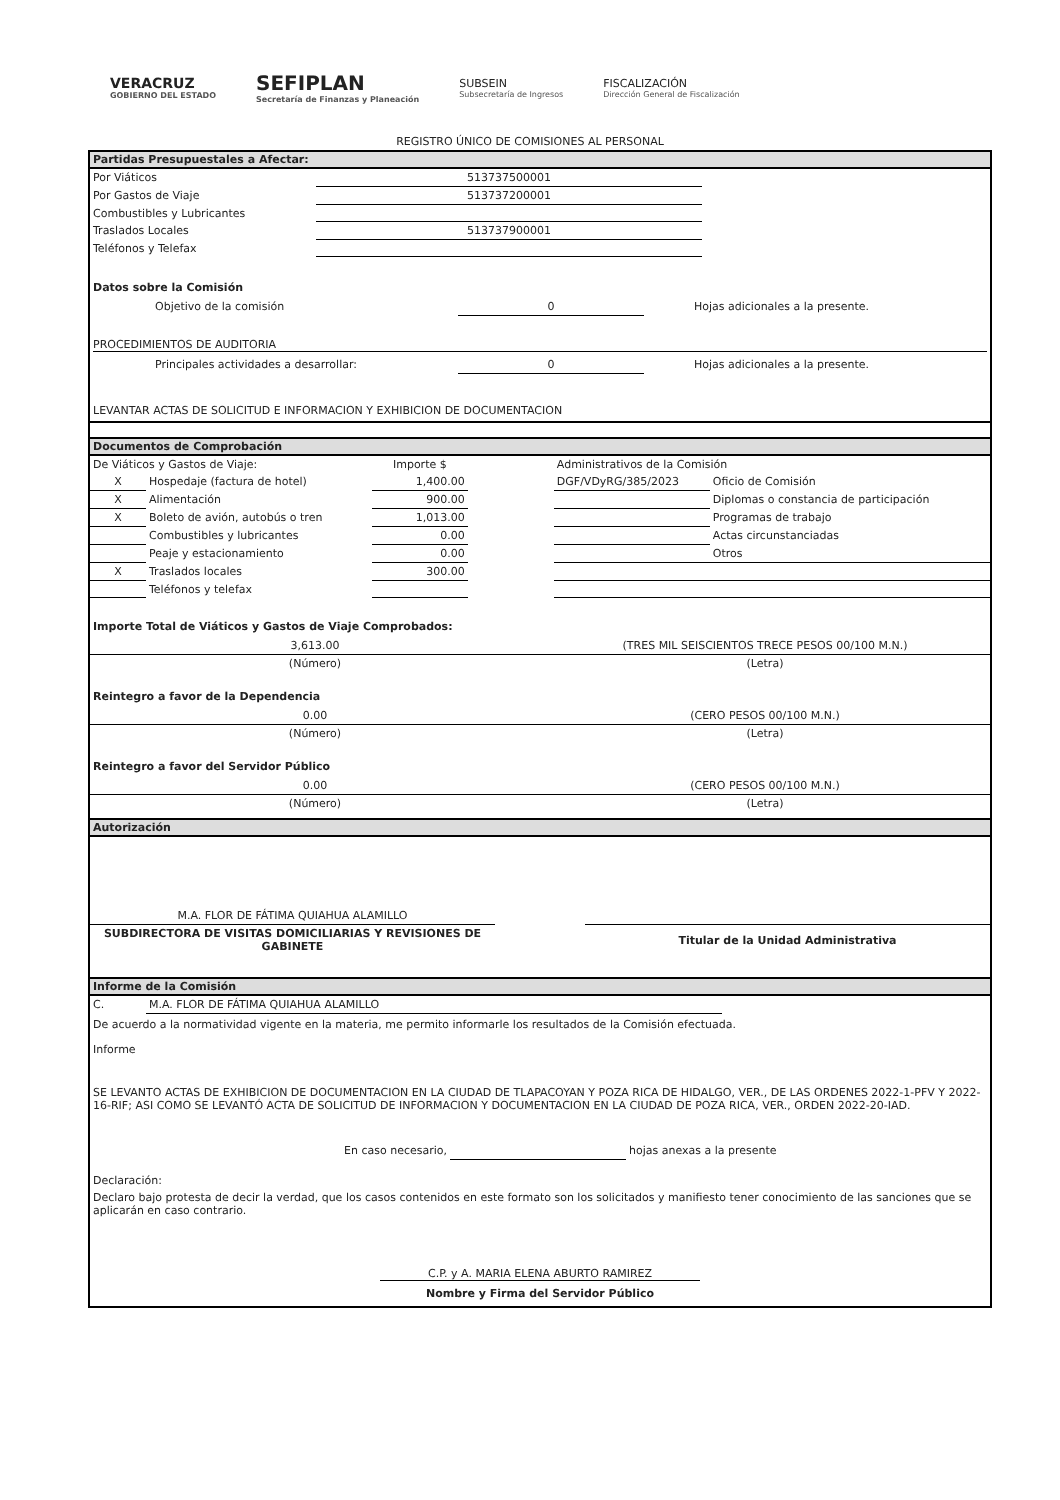VERACRUZ
GOBIERNO DEL ESTADO
SEFIPLAN
Secretaría de Finanzas y Planeación
SUBSEIN
Subsecretaría de Ingresos
FISCALIZACIÓN
Dirección General de Fiscalización
REGISTRO ÚNICO DE COMISIONES AL PERSONAL
Partidas Presupuestales a Afectar:
| Por Viáticos | 513737500001 | |
| Por Gastos de Viaje | 513737200001 | |
| Combustibles y Lubricantes | | |
| Traslados Locales | 513737900001 | |
| Teléfonos y Telefax | | |
Datos sobre la Comisión
| Objetivo de la comisión | 0 | Hojas adicionales a la presente. |
PROCEDIMIENTOS DE AUDITORIA
| Principales actividades a desarrollar: | 0 | Hojas adicionales a la presente. |
LEVANTAR ACTAS DE SOLICITUD E INFORMACION Y EXHIBICION DE DOCUMENTACION
Documentos de Comprobación
| De Viáticos y Gastos de Viaje: | | Importe $ | | Administrativos de la Comisión | |
| X | Hospedaje (factura de hotel) | 1,400.00 | | DGF/VDyRG/385/2023 | Oficio de Comisión |
| X | Alimentación | 900.00 | | | Diplomas o constancia de participación |
| X | Boleto de avión, autobús o tren | 1,013.00 | | | Programas de trabajo |
| | Combustibles y lubricantes | 0.00 | | | Actas circunstanciadas |
| | Peaje y estacionamiento | 0.00 | | | Otros |
| X | Traslados locales | 300.00 | | | |
| | Teléfonos y telefax | | | | |
Importe Total de Viáticos y Gastos de Viaje Comprobados:
| 3,613.00 | (TRES MIL SEISCIENTOS TRECE PESOS 00/100 M.N.) |
| (Número) | (Letra) |
Reintegro a favor de la Dependencia
| 0.00 | (CERO PESOS 00/100 M.N.) |
| (Número) | (Letra) |
Reintegro a favor del Servidor Público
| 0.00 | (CERO PESOS 00/100 M.N.) |
| (Número) | (Letra) |
Autorización
| M.A. FLOR DE FÁTIMA QUIAHUA ALAMILLO | | |
| SUBDIRECTORA DE VISITAS DOMICILIARIAS Y REVISIONES DE GABINETE | | Titular de la Unidad Administrativa |
Informe de la Comisión
| C. | M.A. FLOR DE FÁTIMA QUIAHUA ALAMILLO | |
De acuerdo a la normatividad vigente en la materia, me permito informarle los resultados de la Comisión efectuada.
Informe
SE LEVANTO ACTAS DE EXHIBICION DE DOCUMENTACION EN LA CIUDAD DE TLAPACOYAN Y POZA RICA DE HIDALGO, VER., DE LAS ORDENES 2022-1-PFV Y 2022-16-RIF; ASI COMO SE LEVANTÓ ACTA DE SOLICITUD DE INFORMACION Y DOCUMENTACION EN LA CIUDAD DE POZA RICA, VER., ORDEN 2022-20-IAD.
| En caso necesario, | | hojas anexas a la presente |
Declaración:
Declaro bajo protesta de decir la verdad, que los casos contenidos en este formato son los solicitados y manifiesto tener conocimiento de las sanciones que se aplicarán en caso contrario.
C.P. y A. MARIA ELENA ABURTO RAMIREZ
Nombre y Firma del Servidor Público